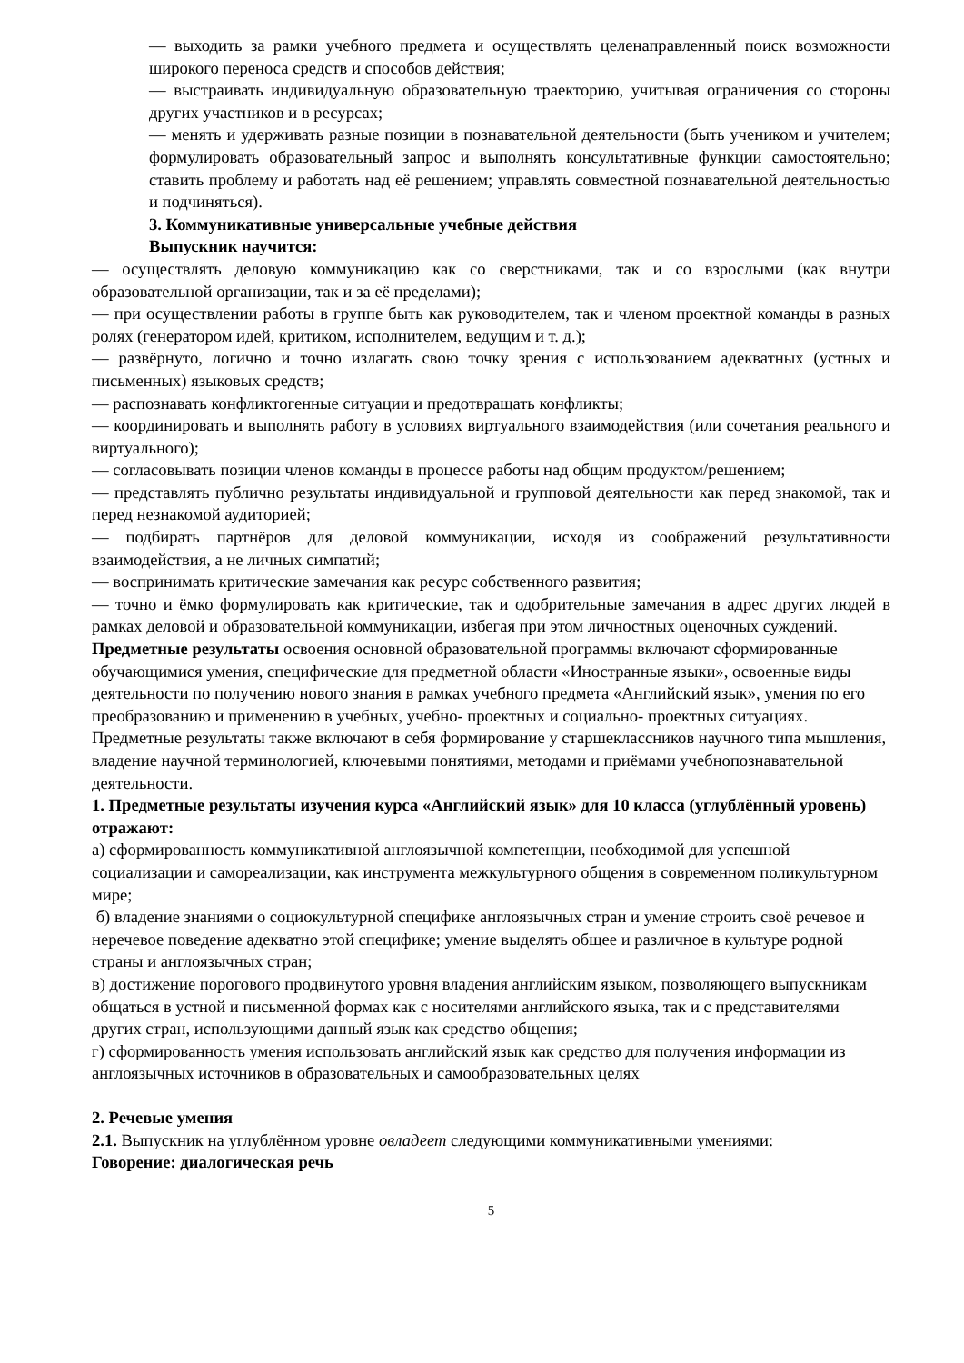— выходить за рамки учебного предмета и осуществлять целенаправленный поиск возможности широкого переноса средств и способов действия;
— выстраивать индивидуальную образовательную траекторию, учитывая ограничения со стороны других участников и в ресурсах;
— менять и удерживать разные позиции в познавательной деятельности (быть учеником и учителем; формулировать образовательный запрос и выполнять консультативные функции самостоятельно; ставить проблему и работать над её решением; управлять совместной познавательной деятельностью и подчиняться).
3. Коммуникативные универсальные учебные действия
Выпускник научится:
— осуществлять деловую коммуникацию как со сверстниками, так и со взрослыми (как внутри образовательной организации, так и за её пределами);
— при осуществлении работы в группе быть как руководителем, так и членом проектной команды в разных ролях (генератором идей, критиком, исполнителем, ведущим и т. д.);
— развёрнуто, логично и точно излагать свою точку зрения с использованием адекватных (устных и письменных) языковых средств;
— распознавать конфликтогенные ситуации и предотвращать конфликты;
— координировать и выполнять работу в условиях виртуального взаимодействия (или сочетания реального и виртуального);
— согласовывать позиции членов команды в процессе работы над общим продуктом/решением;
— представлять публично результаты индивидуальной и групповой деятельности как перед знакомой, так и перед незнакомой аудиторией;
— подбирать партнёров для деловой коммуникации, исходя из соображений результативности взаимодействия, а не личных симпатий;
— воспринимать критические замечания как ресурс собственного развития;
— точно и ёмко формулировать как критические, так и одобрительные замечания в адрес других людей в рамках деловой и образовательной коммуникации, избегая при этом личностных оценочных суждений.
Предметные результаты освоения основной образовательной программы включают сформированные обучающимися умения, специфические для предметной области «Иностранные языки», освоенные виды деятельности по получению нового знания в рамках учебного предмета «Английский язык», умения по его преобразованию и применению в учебных, учебно- проектных и социально- проектных ситуациях. Предметные результаты также включают в себя формирование у старшеклассников научного типа мышления, владение научной терминологией, ключевыми понятиями, методами и приёмами учебнопознавательной деятельности.
1. Предметные результаты изучения курса «Английский язык» для 10 класса (углублённый уровень) отражают:
а) сформированность коммуникативной англоязычной компетенции, необходимой для успешной социализации и самореализации, как инструмента межкультурного общения в современном поликультурном мире;
б) владение знаниями о социокультурной специфике англоязычных стран и умение строить своё речевое и неречевое поведение адекватно этой специфике; умение выделять общее и различное в культуре родной страны и англоязычных стран;
в) достижение порогового продвинутого уровня владения английским языком, позволяющего выпускникам общаться в устной и письменной формах как с носителями английского языка, так и с представителями других стран, использующими данный язык как средство общения;
г) сформированность умения использовать английский язык как средство для получения информации из англоязычных источников в образовательных и самообразовательных целях
2. Речевые умения
2.1. Выпускник на углублённом уровне овладеет следующими коммуникативными умениями:
Говорение: диалогическая речь
5